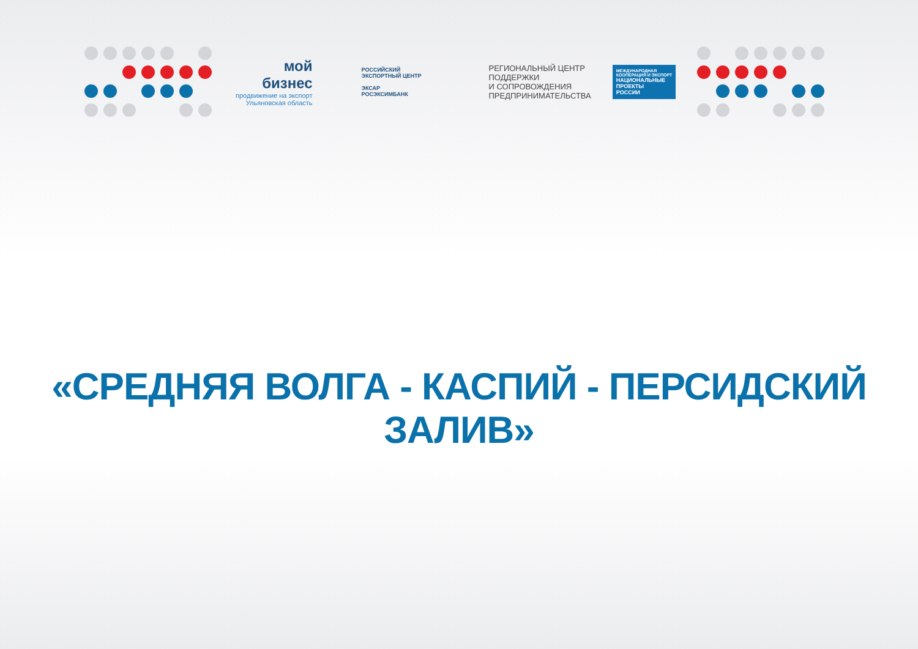мой
бизнес
продвижение на экспорт
Ульяновская область
РОССИЙСКИЙ
ЭКСПОРТНЫЙ ЦЕНТР
ЭКСАР
РОСЭКСИМБАНК
РЕГИОНАЛЬНЫЙ ЦЕНТР
ПОДДЕРЖКИ
И СОПРОВОЖДЕНИЯ
ПРЕДПРИНИМАТЕЛЬСТВА
МЕЖДУНАРОДНАЯ
КООПЕРАЦИЯ И ЭКСПОРТ
НАЦИОНАЛЬНЫЕ
ПРОЕКТЫ
РОССИИ
«СРЕДНЯЯ ВОЛГА - КАСПИЙ - ПЕРСИДСКИЙ ЗАЛИВ»